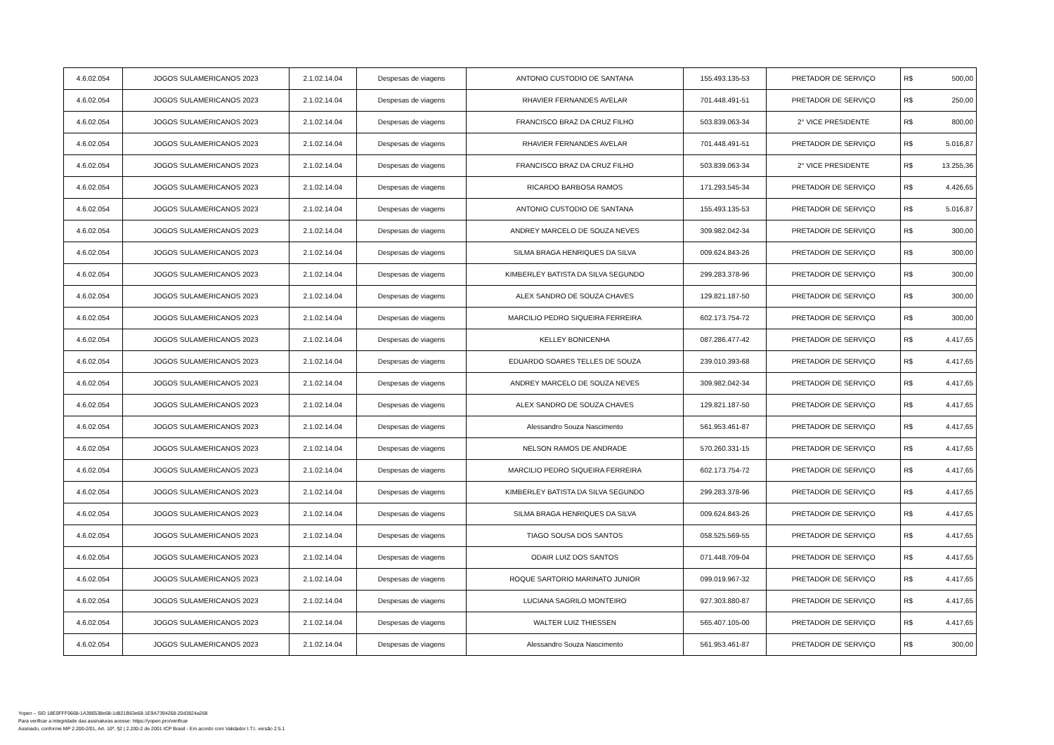| 4.6.02.054 | JOGOS SULAMERICANOS 2023 | 2.1.02.14.04 | Despesas de viagens | ANTONIO CUSTODIO DE SANTANA | 155.493.135-53 | PRETADOR DE SERVIÇO | R$ | 500,00 |
| 4.6.02.054 | JOGOS SULAMERICANOS 2023 | 2.1.02.14.04 | Despesas de viagens | RHAVIER FERNANDES AVELAR | 701.448.491-51 | PRETADOR DE SERVIÇO | R$ | 250,00 |
| 4.6.02.054 | JOGOS SULAMERICANOS 2023 | 2.1.02.14.04 | Despesas de viagens | FRANCISCO BRAZ DA CRUZ FILHO | 503.839.063-34 | 2° VICE PRESIDENTE | R$ | 800,00 |
| 4.6.02.054 | JOGOS SULAMERICANOS 2023 | 2.1.02.14.04 | Despesas de viagens | RHAVIER FERNANDES AVELAR | 701.448.491-51 | PRETADOR DE SERVIÇO | R$ | 5.016,87 |
| 4.6.02.054 | JOGOS SULAMERICANOS 2023 | 2.1.02.14.04 | Despesas de viagens | FRANCISCO BRAZ DA CRUZ FILHO | 503.839.063-34 | 2° VICE PRESIDENTE | R$ | 13.255,36 |
| 4.6.02.054 | JOGOS SULAMERICANOS 2023 | 2.1.02.14.04 | Despesas de viagens | RICARDO BARBOSA RAMOS | 171.293.545-34 | PRETADOR DE SERVIÇO | R$ | 4.426,65 |
| 4.6.02.054 | JOGOS SULAMERICANOS 2023 | 2.1.02.14.04 | Despesas de viagens | ANTONIO CUSTODIO DE SANTANA | 155.493.135-53 | PRETADOR DE SERVIÇO | R$ | 5.016,87 |
| 4.6.02.054 | JOGOS SULAMERICANOS 2023 | 2.1.02.14.04 | Despesas de viagens | ANDREY MARCELO DE SOUZA NEVES | 309.982.042-34 | PRETADOR DE SERVIÇO | R$ | 300,00 |
| 4.6.02.054 | JOGOS SULAMERICANOS 2023 | 2.1.02.14.04 | Despesas de viagens | SILMA BRAGA HENRIQUES DA SILVA | 009.624.843-26 | PRETADOR DE SERVIÇO | R$ | 300,00 |
| 4.6.02.054 | JOGOS SULAMERICANOS 2023 | 2.1.02.14.04 | Despesas de viagens | KIMBERLEY BATISTA DA SILVA SEGUNDO | 299.283.378-96 | PRETADOR DE SERVIÇO | R$ | 300,00 |
| 4.6.02.054 | JOGOS SULAMERICANOS 2023 | 2.1.02.14.04 | Despesas de viagens | ALEX SANDRO DE SOUZA CHAVES | 129.821.187-50 | PRETADOR DE SERVIÇO | R$ | 300,00 |
| 4.6.02.054 | JOGOS SULAMERICANOS 2023 | 2.1.02.14.04 | Despesas de viagens | MARCILIO PEDRO SIQUEIRA FERREIRA | 602.173.754-72 | PRETADOR DE SERVIÇO | R$ | 300,00 |
| 4.6.02.054 | JOGOS SULAMERICANOS 2023 | 2.1.02.14.04 | Despesas de viagens | KELLEY BONICENHA | 087.286.477-42 | PRETADOR DE SERVIÇO | R$ | 4.417,65 |
| 4.6.02.054 | JOGOS SULAMERICANOS 2023 | 2.1.02.14.04 | Despesas de viagens | EDUARDO SOARES TELLES DE SOUZA | 239.010.393-68 | PRETADOR DE SERVIÇO | R$ | 4.417,65 |
| 4.6.02.054 | JOGOS SULAMERICANOS 2023 | 2.1.02.14.04 | Despesas de viagens | ANDREY MARCELO DE SOUZA NEVES | 309.982.042-34 | PRETADOR DE SERVIÇO | R$ | 4.417,65 |
| 4.6.02.054 | JOGOS SULAMERICANOS 2023 | 2.1.02.14.04 | Despesas de viagens | ALEX SANDRO DE SOUZA CHAVES | 129.821.187-50 | PRETADOR DE SERVIÇO | R$ | 4.417,65 |
| 4.6.02.054 | JOGOS SULAMERICANOS 2023 | 2.1.02.14.04 | Despesas de viagens | Alessandro Souza Nascimento | 561.953.461-87 | PRETADOR DE SERVIÇO | R$ | 4.417,65 |
| 4.6.02.054 | JOGOS SULAMERICANOS 2023 | 2.1.02.14.04 | Despesas de viagens | NELSON RAMOS DE ANDRADE | 570.260.331-15 | PRETADOR DE SERVIÇO | R$ | 4.417,65 |
| 4.6.02.054 | JOGOS SULAMERICANOS 2023 | 2.1.02.14.04 | Despesas de viagens | MARCILIO PEDRO SIQUEIRA FERREIRA | 602.173.754-72 | PRETADOR DE SERVIÇO | R$ | 4.417,65 |
| 4.6.02.054 | JOGOS SULAMERICANOS 2023 | 2.1.02.14.04 | Despesas de viagens | KIMBERLEY BATISTA DA SILVA SEGUNDO | 299.283.378-96 | PRETADOR DE SERVIÇO | R$ | 4.417,65 |
| 4.6.02.054 | JOGOS SULAMERICANOS 2023 | 2.1.02.14.04 | Despesas de viagens | SILMA BRAGA HENRIQUES DA SILVA | 009.624.843-26 | PRETADOR DE SERVIÇO | R$ | 4.417,65 |
| 4.6.02.054 | JOGOS SULAMERICANOS 2023 | 2.1.02.14.04 | Despesas de viagens | TIAGO SOUSA DOS SANTOS | 058.525.569-55 | PRETADOR DE SERVIÇO | R$ | 4.417,65 |
| 4.6.02.054 | JOGOS SULAMERICANOS 2023 | 2.1.02.14.04 | Despesas de viagens | ODAIR LUIZ DOS SANTOS | 071.448.709-04 | PRETADOR DE SERVIÇO | R$ | 4.417,65 |
| 4.6.02.054 | JOGOS SULAMERICANOS 2023 | 2.1.02.14.04 | Despesas de viagens | ROQUE SARTORIO MARINATO JUNIOR | 099.019.967-32 | PRETADOR DE SERVIÇO | R$ | 4.417,65 |
| 4.6.02.054 | JOGOS SULAMERICANOS 2023 | 2.1.02.14.04 | Despesas de viagens | LUCIANA SAGRILO MONTEIRO | 927.303.880-87 | PRETADOR DE SERVIÇO | R$ | 4.417,65 |
| 4.6.02.054 | JOGOS SULAMERICANOS 2023 | 2.1.02.14.04 | Despesas de viagens | WALTER LUIZ THIESSEN | 565.407.105-00 | PRETADOR DE SERVIÇO | R$ | 4.417,65 |
| 4.6.02.054 | JOGOS SULAMERICANOS 2023 | 2.1.02.14.04 | Despesas de viagens | Alessandro Souza Nascimento | 561.953.461-87 | PRETADOR DE SERVIÇO | R$ | 300,00 |
Yopen – SID 18E0FFF0668-1A396538e68-1d821B63e68-1E9A7394268-20d3824a268
Para verificar a integridade das assinaturas acesse: https://yopen.pro/verificar
Assinado, conforme MP 2.200-2/01, Art. 10º, §2 | 2.200-2 de 2001 ICP Brasil - Em acordo com Validador I.T.I. versão 2.5.1